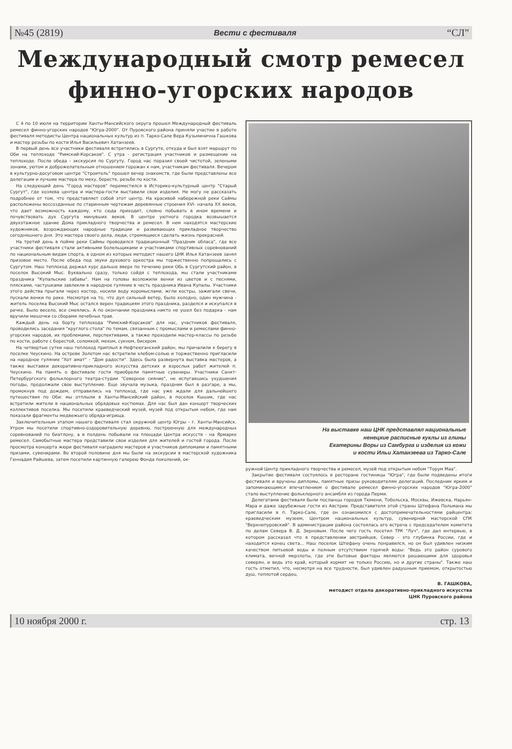№45 (2819) Вести с фестиваля “СЛ”
Международный смотр ремесел
финно-угорских народов
С 4 по 10 июля на территории Ханты-Мансийского округа прошел Международный фестиваль ремесел финно-угорских народов "Югра-2000". От Пуровского района приняли участие в работе фестиваля методисты Центра национальных культур из п. Тарко-Сале Вера Кузьминична Гашкова и мастер резьбы по кости Илья Васильевич Хатанзеев.
В первый день все участники фестиваля встретились в Сургуте, откуда и был взят маршрут по Оби на теплоходе "Римский-Корсаков". С утра - регистрация участников и размещение на теплоходе. После обеда - экскурсия по Сургуту. Город нас поразил своей чистотой, зелеными зонами, уютом и доброжелательным отношением горожан к нам, участникам фестиваля. Вечером в культурно-досуговом центре "Строитель" прошел вечер знакомств, где были представлены все делегации и лучшие мастера по меху, бересте, резьбе по кости.
На следующий день "Город мастеров" переместился в Историко-культурный центр "Старый Сургут", где хозяева центра и мастера-гости выставили свои изделия. Не могу не рассказать подробнее от том, что представляет собой этот центр. На красивой набережной реки Саймы расположены воссозданные по старинным чертежам деревянные строения XVI- начала XX веков, что дает возможность каждому, кто сюда приходит, словно побывать в ином времени и почувствовать дух Сургута минувших веков. В центре уютного городка возвышается двухэтажное здание Дома прикладного творчества и ремесел. В нем находятся мастерские художников, возрождающих народные традиции и развивающих прикладное творчество сегодняшнего дня. Это мастера своего дела, люди, стремящиеся сделать жизнь прекрасней.
На третий день в пойме реки Саймы проводился традиционный "Праздник обласа", где все участники фестиваля стали активными болельщиками и участниками спортивных соревнований по национальным видам спорта, в одном из которых методист нашего ЦНК Илья Хатанзеев занял призовое место. После обеда под звуки духового оркестра мы торжественно попрощались с Сургутом. Наш теплоход держал курс дальше вверх по течению реки Обь в Сургутский район, в поселок Высокий Мыс. Буквально сразу, только сойдя с теплохода, мы стали участниками праздника "Купальские забавы". Нам на головы возложили венки из цветов и с песнями, плясками, частушками завлекли в народное гуляние в честь праздника Ивана Купалы. Участники этого действа прыгали через костер, носили воду коромыслами, жгли костры, зажигали свечи, пускали венки по реке. Несмотря на то, что дул сильный ветер, было холодно, один мужчина - житель поселка Высокий Мыс остался верен традициям этого праздника, разделся и искупался в речке. Было весело, все смеялись. А по окончании праздника никто не ушел без подарка - нам вручили мешочки со сборами лечебных трав.
Каждый день на борту теплохода "Римский-Корсаков" для нас, участников фестиваля, проводились заседания "круглого стола" по темам, связанным с промыслами и ремеслами финно-угорских народов, их проблемами, перспективами, а также проходили мастер-классы по резьбе по кости, работе с берестой, соломкой, мехом, сукном, бисером.
На четвертые сутки наш теплоход приплыл в Нефтеюганский район, мы причалили к берегу в поселке Чеускино. На острове Золотом нас встретили хлебом-солью и торжественно пригласили на народное гуляние "Хот амат" - "Дом радости". Здесь была развернута выставка мастеров, а также выставки декоративно-прикладного искусства детских и взрослых работ жителей п. Чеускино. На память о фестивале гости приобрели памятные сувениры. Участники Санкт-Петербургского фольклорного театра-студии "Северное сияние", не испугавшись ухудшения погоды, продолжали свое выступление. Еще звучала музыка, праздник был в разгаре, а мы, промокнув под дождем, отправились на теплоход, где нас уже ждали для дальнейшего путешествия по Оби: мы отплыли в Ханты-Мансийский район, в поселок Кышик, где нас встретили жители в национальных обрядовых костюмах. Для нас был дан концерт творческих коллективов поселка. Мы посетили краеведческий музей, музей под открытым небом, где нам показали фрагменты медвежьего обряда-игрища.
Заключительным этапом нашего фестиваля стал окружной центр Югры - г. Ханты-Мансийск. Утром мы посетили спортивно-оздоровительную деревню, построенную для международных соревнований по биатлону, а в полдень побывали на площади Центра искусств - на Ярмарке ремесел. Самобытные мастера представили свои изделия для жителей и гостей города. После просмотра концерта жюри фестиваля наградило мастеров и участников дипломами и памятными призами, сувенирами. Во второй половине дня мы были на экскурсии в мастерской художника Геннадия Райшева, затем посетили картинную галерею Фонда поколений, ок-
На выставке наш ЦНК представлял национальные
ненецкие расписные куклы из глины
Екатерины Воры из Самбурга и изделия из кожи
и кости Ильи Хатанзеева из Тарко-Сале
ружной Центр прикладного творчества и ремесел, музей под открытым небом "Торум Маа".
Закрытие фестиваля состоялось в ресторане гостиницы "Югра", где были подведены итоги фестиваля и вручены дипломы, памятные призы руководителям делегаций. Последним ярким и запоминающимся впечатлением о фестивале ремесел финно-угорских народов "Югра-2000" стало выступление фольклорного ансамбля из города Перми.
Делегатами фестиваля были посланцы городов Тюмени, Тобольска, Москвы, Ижевска, Нарьян-Мара и даже зарубежные гости из Австрии. Представителя этой страны Штефана Польмана мы пригласили в п. Тарко-Сале, где он ознакомился с достопримечательностями райцентра: краеведческим музеем, Центром национальных культур, сувенирной мастерской СПК "Верхнепуровский". В администрации района состоялась его встреча с председателем комитета по делам Севера В. Д. Зерновым. После чего гость посетил ТРК "Луч", где дал интервью, в котором рассказал что в представлении австрийцев, Север - это глубинка России, где и находится конец света... Наш поселок Штефану очень понравился, но он был удивлен низким качеством питьевой воды и полным отсутствием горячей воды: "Ведь это район сурового климата, вечной мерзлоты, где эти бытовые факторы являются решающими для здоровья северян, и ведь это край, который кормит не только Россию, но и другие страны". Также наш гость отметил, что, несмотря на все трудности, был удивлен радушным приемом, открытостью душ, теплотой сердец.
В. ГАШКОВА,
методист отдела декоративно-прикладного искусства
ЦНК Пуровского района
10 ноября 2000 г. стр. 13